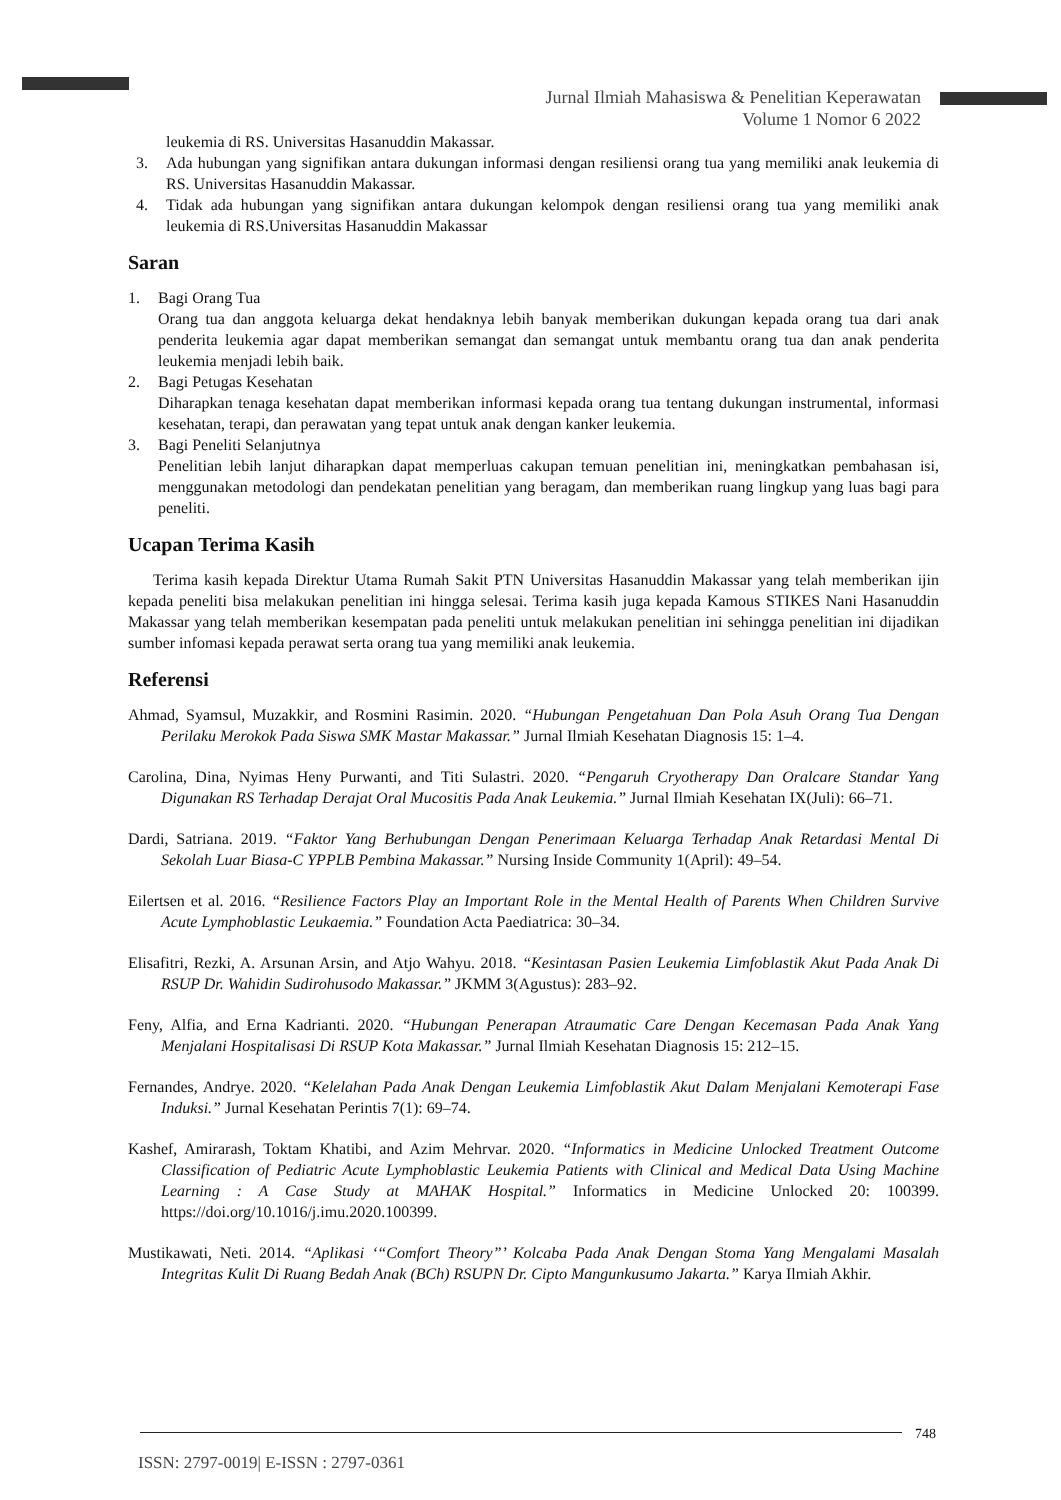Jurnal Ilmiah Mahasiswa & Penelitian Keperawatan
Volume 1 Nomor 6 2022
leukemia di RS. Universitas Hasanuddin Makassar.
3. Ada hubungan yang signifikan antara dukungan informasi dengan resiliensi orang tua yang memiliki anak leukemia di RS. Universitas Hasanuddin Makassar.
4. Tidak ada hubungan yang signifikan antara dukungan kelompok dengan resiliensi orang tua yang memiliki anak leukemia di RS.Universitas Hasanuddin Makassar
Saran
1. Bagi Orang Tua
Orang tua dan anggota keluarga dekat hendaknya lebih banyak memberikan dukungan kepada orang tua dari anak penderita leukemia agar dapat memberikan semangat dan semangat untuk membantu orang tua dan anak penderita leukemia menjadi lebih baik.
2. Bagi Petugas Kesehatan
Diharapkan tenaga kesehatan dapat memberikan informasi kepada orang tua tentang dukungan instrumental, informasi kesehatan, terapi, dan perawatan yang tepat untuk anak dengan kanker leukemia.
3. Bagi Peneliti Selanjutnya
Penelitian lebih lanjut diharapkan dapat memperluas cakupan temuan penelitian ini, meningkatkan pembahasan isi, menggunakan metodologi dan pendekatan penelitian yang beragam, dan memberikan ruang lingkup yang luas bagi para peneliti.
Ucapan Terima Kasih
Terima kasih kepada Direktur Utama Rumah Sakit PTN Universitas Hasanuddin Makassar yang telah memberikan ijin kepada peneliti bisa melakukan penelitian ini hingga selesai. Terima kasih juga kepada Kamous STIKES Nani Hasanuddin Makassar yang telah memberikan kesempatan pada peneliti untuk melakukan penelitian ini sehingga penelitian ini dijadikan sumber infomasi kepada perawat serta orang tua yang memiliki anak leukemia.
Referensi
Ahmad, Syamsul, Muzakkir, and Rosmini Rasimin. 2020. “Hubungan Pengetahuan Dan Pola Asuh Orang Tua Dengan Perilaku Merokok Pada Siswa SMK Mastar Makassar.” Jurnal Ilmiah Kesehatan Diagnosis 15: 1–4.
Carolina, Dina, Nyimas Heny Purwanti, and Titi Sulastri. 2020. “Pengaruh Cryotherapy Dan Oralcare Standar Yang Digunakan RS Terhadap Derajat Oral Mucositis Pada Anak Leukemia.” Jurnal Ilmiah Kesehatan IX(Juli): 66–71.
Dardi, Satriana. 2019. “Faktor Yang Berhubungan Dengan Penerimaan Keluarga Terhadap Anak Retardasi Mental Di Sekolah Luar Biasa-C YPPLB Pembina Makassar.” Nursing Inside Community 1(April): 49–54.
Eilertsen et al. 2016. “Resilience Factors Play an Important Role in the Mental Health of Parents When Children Survive Acute Lymphoblastic Leukaemia.” Foundation Acta Paediatrica: 30–34.
Elisafitri, Rezki, A. Arsunan Arsin, and Atjo Wahyu. 2018. “Kesintasan Pasien Leukemia Limfoblastik Akut Pada Anak Di RSUP Dr. Wahidin Sudirohusodo Makassar.” JKMM 3(Agustus): 283–92.
Feny, Alfia, and Erna Kadrianti. 2020. “Hubungan Penerapan Atraumatic Care Dengan Kecemasan Pada Anak Yang Menjalani Hospitalisasi Di RSUP Kota Makassar.” Jurnal Ilmiah Kesehatan Diagnosis 15: 212–15.
Fernandes, Andrye. 2020. “Kelelahan Pada Anak Dengan Leukemia Limfoblastik Akut Dalam Menjalani Kemoterapi Fase Induksi.” Jurnal Kesehatan Perintis 7(1): 69–74.
Kashef, Amirarash, Toktam Khatibi, and Azim Mehrvar. 2020. “Informatics in Medicine Unlocked Treatment Outcome Classification of Pediatric Acute Lymphoblastic Leukemia Patients with Clinical and Medical Data Using Machine Learning : A Case Study at MAHAK Hospital.” Informatics in Medicine Unlocked 20: 100399. https://doi.org/10.1016/j.imu.2020.100399.
Mustikawati, Neti. 2014. “Aplikasi ‘“Comfort Theory”’ Kolcaba Pada Anak Dengan Stoma Yang Mengalami Masalah Integritas Kulit Di Ruang Bedah Anak (BCh) RSUPN Dr. Cipto Mangunkusumo Jakarta.” Karya Ilmiah Akhir.
748
ISSN: 2797-0019| E-ISSN : 2797-0361